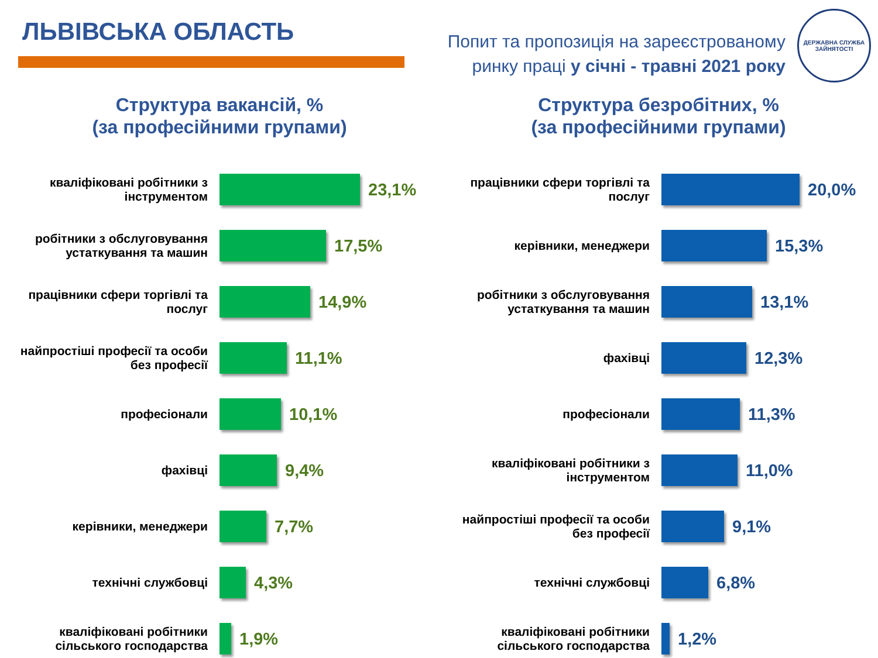ЛЬВІВСЬКА ОБЛАСТЬ
Попит та пропозиція на зареєстрованому
ринку праці у січні - травні 2021 року
ДЕРЖАВНА СЛУЖБА ЗАЙНЯТОСТІ
Структура вакансій, %
(за професійними групами)
кваліфіковані робітники з інструментом
23,1%
робітники з обслуговування устаткування та машин
17,5%
працівники сфери торгівлі та послуг
14,9%
найпростіші професії та особи без професії
11,1%
професіонали
10,1%
фахівці
9,4%
керівники, менеджери
7,7%
технічні службовці
4,3%
кваліфіковані робітники сільського господарства
1,9%
Структура безробітних, %
(за професійними групами)
працівники сфери торгівлі та послуг
20,0%
керівники, менеджери
15,3%
робітники з обслуговування устаткування та машин
13,1%
фахівці
12,3%
професіонали
11,3%
кваліфіковані робітники з інструментом
11,0%
найпростіші професії та особи без професії
9,1%
технічні службовці
6,8%
кваліфіковані робітники сільського господарства
1,2%